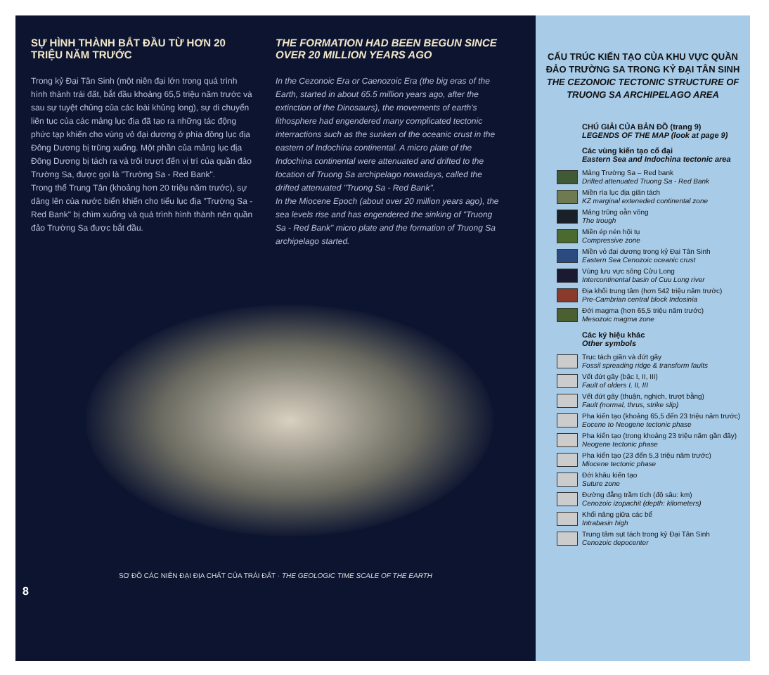SỰ HÌNH THÀNH BẮT ĐẦU TỪ HƠN 20 TRIỆU NĂM TRƯỚC
Trong kỷ Đại Tân Sinh (một niên đại lớn trong quá trình hình thành trái đất, bắt đầu khoảng 65,5 triệu năm trước và sau sự tuyệt chủng của các loài khủng long), sự di chuyển liên tục của các mảng lục địa đã tạo ra những tác động phức tạp khiến cho vùng vỏ đại dương ở phía đông lục địa Đông Dương bị trũng xuống. Một phần của mảng lục địa Đông Dương bị tách ra và trôi trượt đến vị trí của quần đảo Trường Sa, được gọi là "Trường Sa - Red Bank".
Trong thế Trung Tân (khoảng hơn 20 triệu năm trước), sự dâng lên của nước biển khiến cho tiểu lục địa "Trường Sa - Red Bank" bị chìm xuống và quá trình hình thành nên quần đảo Trường Sa được bắt đầu.
THE FORMATION HAD BEEN BEGUN SINCE OVER 20 MILLION YEARS AGO
In the Cezonoic Era or Caenozoic Era (the big eras of the Earth, started in about 65.5 million years ago, after the extinction of the Dinosaurs), the movements of earth's lithosphere had engendered many complicated tectonic interractions such as the sunken of the oceanic crust in the eastern of Indochina continental. A micro plate of the Indochina continental were attenuated and drifted to the location of Truong Sa archipelago nowadays, called the drifted attenuated "Truong Sa - Red Bank".
In the Miocene Epoch (about over 20 million years ago), the sea levels rise and has engendered the sinking of "Truong Sa - Red Bank" micro plate and the formation of Truong Sa archipelago started.
SƠ ĐỒ CÁC NIÊN ĐẠI ĐỊA CHẤT CỦA TRÁI ĐẤT · THE GEOLOGIC TIME SCALE OF THE EARTH
8
CẤU TRÚC KIẾN TẠO CỦA KHU VỰC QUẦN ĐẢO TRƯỜNG SA TRONG KỶ ĐẠI TÂN SINH
THE CEZONOIC TECTONIC STRUCTURE OF TRUONG SA ARCHIPELAGO AREA
CHÚ GIẢI CỦA BẢN ĐỒ (trang 9)
LEGENDS OF THE MAP (look at page 9)
Các vùng kiến tạo cổ đại
Eastern Sea and Indochina tectonic area
Mảng Trường Sa – Red bank
Drifted attenuated Truong Sa - Red Bank
Miền rìa lục địa giãn tách
KZ marginal exteneded continental zone
Mảng trũng oằn võng
The trough
Miền ép nén hội tụ
Compressive zone
Miền vỏ đại dương trong kỷ Đại Tân Sinh
Eastern Sea Cenozoic oceanic crust
Vùng lưu vực sông Cửu Long
Intercontinental basin of Cuu Long river
Địa khối trung tâm (hơn 542 triệu năm trước)
Pre-Cambrian central block Indosinia
Đới magma (hơn 65,5 triệu năm trước)
Mesozoic magma zone
Các ký hiệu khác
Other symbols
Trục tách giãn và đứt gãy
Fossil spreading ridge & transform faults
Vết đứt gãy (bậc I, II, III)
Fault of olders I, II, III
Vết đứt gãy (thuận, nghịch, trượt bằng)
Fault (normal, thrus, strike slip)
Pha kiến tạo (khoảng 65,5 đến 23 triệu năm trước)
Eocene to Neogene tectonic phase
Pha kiến tạo (trong khoảng 23 triệu năm gần đây)
Neogene tectonic phase
Pha kiến tạo (23 đến 5,3 triệu năm trước)
Miocene tectonic phase
Đới khâu kiến tạo
Suture zone
Đường đẳng trầm tích (độ sâu: km)
Cenozoic izopachit (depth: kilometers)
Khối nâng giữa các bể
Intrabasin high
Trung tâm sụt tách trong kỷ Đại Tân Sinh
Cenozoic depocenter